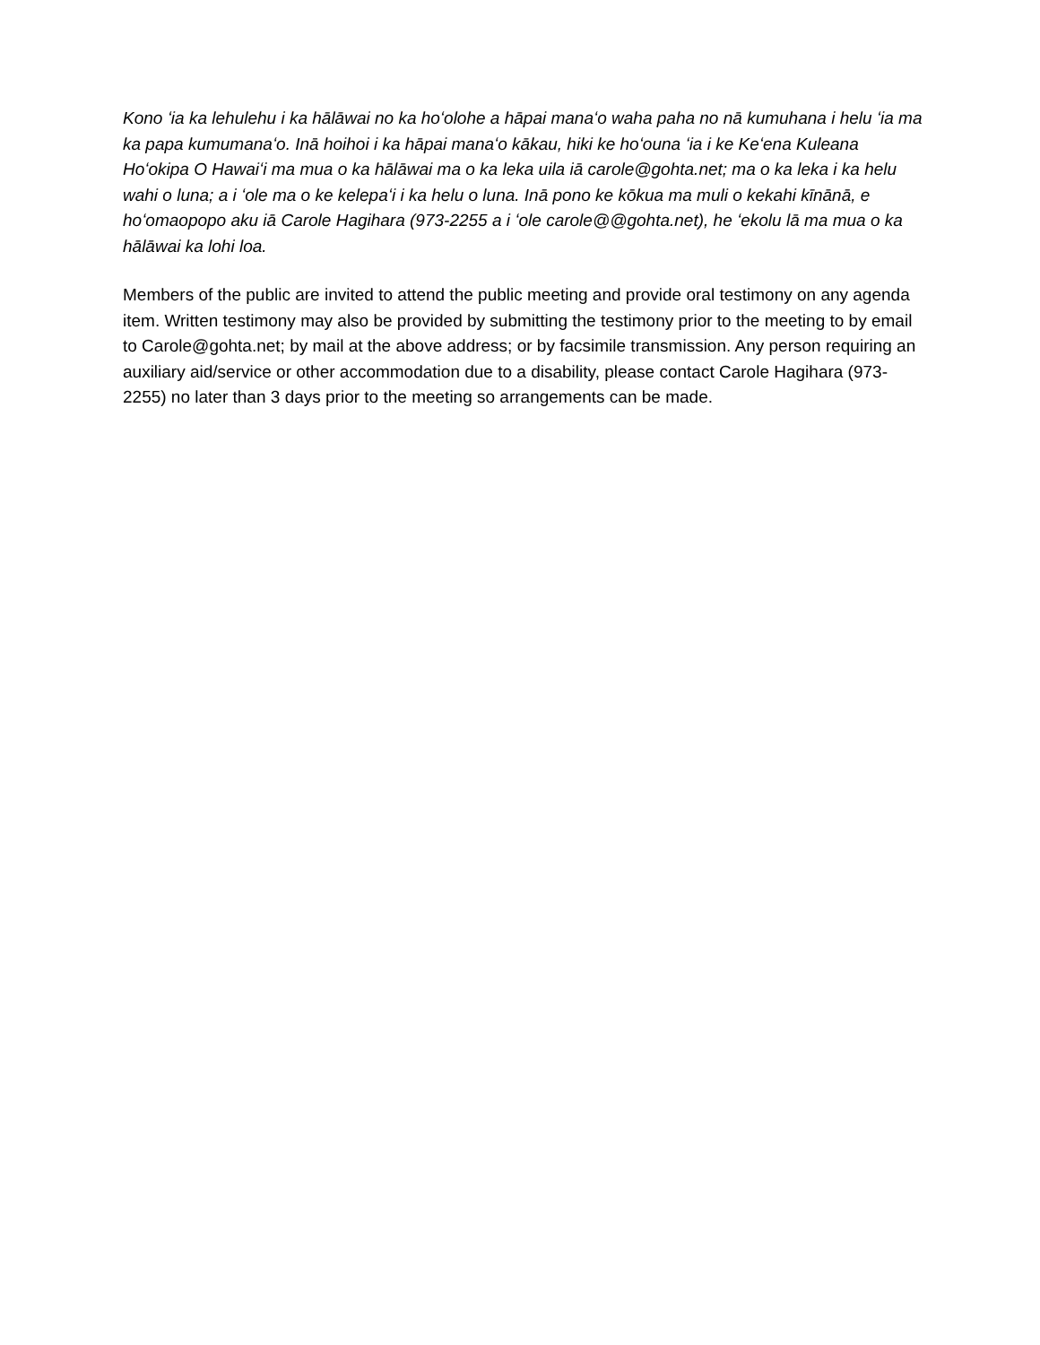Kono ʻia ka lehulehu i ka hālāwai no ka hoʻolohe a hāpai manaʻo waha paha no nā kumuhana i helu ʻia ma ka papa kumumanaʻo. Inā hoihoi i ka hāpai manaʻo kākau, hiki ke hoʻouna ʻia i ke Keʻena Kuleana Hoʻokipa O Hawaiʻi ma mua o ka hālāwai ma o ka leka uila iā carole@gohta.net; ma o ka leka i ka helu wahi o luna; a i ʻole ma o ke kelepaʻi i ka helu o luna. Inā pono ke kōkua ma muli o kekahi kīnānā, e hoʻomaopopo aku iā Carole Hagihara (973-2255 a i ʻole carole@@gohta.net), he ʻekolu lā ma mua o ka hālāwai ka lohi loa.
Members of the public are invited to attend the public meeting and provide oral testimony on any agenda item. Written testimony may also be provided by submitting the testimony prior to the meeting to by email to Carole@gohta.net; by mail at the above address; or by facsimile transmission. Any person requiring an auxiliary aid/service or other accommodation due to a disability, please contact Carole Hagihara (973-2255) no later than 3 days prior to the meeting so arrangements can be made.